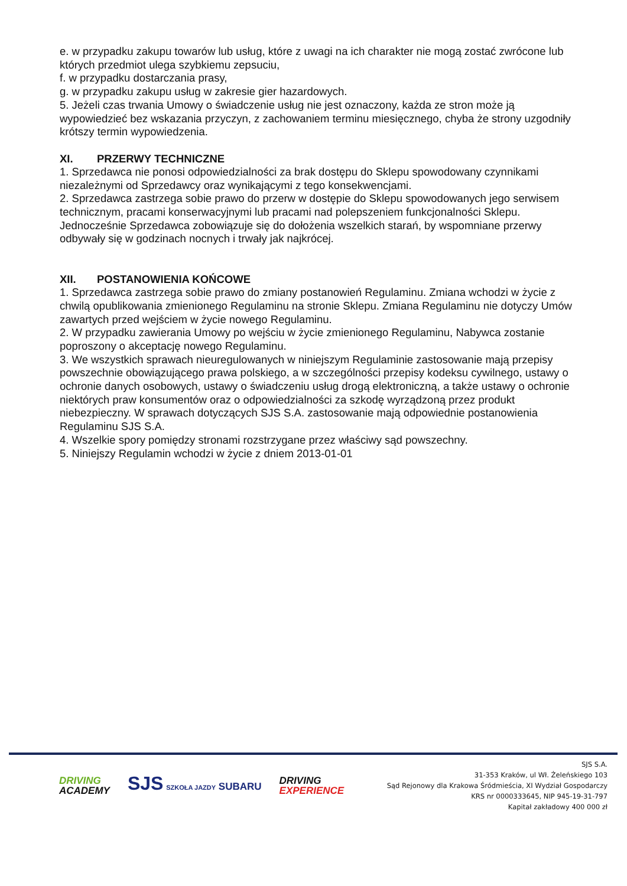e. w przypadku zakupu towarów lub usług, które z uwagi na ich charakter nie mogą zostać zwrócone lub których przedmiot ulega szybkiemu zepsuciu,
f. w przypadku dostarczania prasy,
g. w przypadku zakupu usług w zakresie gier hazardowych.
5. Jeżeli czas trwania Umowy o świadczenie usług nie jest oznaczony, każda ze stron może ją wypowiedzieć bez wskazania przyczyn, z zachowaniem terminu miesięcznego, chyba że strony uzgodniły krótszy termin wypowiedzenia.
XI. PRZERWY TECHNICZNE
1. Sprzedawca nie ponosi odpowiedzialności za brak dostępu do Sklepu spowodowany czynnikami niezależnymi od Sprzedawcy oraz wynikającymi z tego konsekwencjami.
2. Sprzedawca zastrzega sobie prawo do przerw w dostępie do Sklepu spowodowanych jego serwisem technicznym, pracami konserwacyjnymi lub pracami nad polepszeniem funkcjonalności Sklepu. Jednocześnie Sprzedawca zobowiązuje się do dołożenia wszelkich starań, by wspomniane przerwy odbywały się w godzinach nocnych i trwały jak najkrócej.
XII. POSTANOWIENIA KOŃCOWE
1. Sprzedawca zastrzega sobie prawo do zmiany postanowień Regulaminu. Zmiana wchodzi w życie z chwilą opublikowania zmienionego Regulaminu na stronie Sklepu. Zmiana Regulaminu nie dotyczy Umów zawartych przed wejściem w życie nowego Regulaminu.
2. W przypadku zawierania Umowy po wejściu w życie zmienionego Regulaminu, Nabywca zostanie poproszony o akceptację nowego Regulaminu.
3. We wszystkich sprawach nieuregulowanych w niniejszym Regulaminie zastosowanie mają przepisy powszechnie obowiązującego prawa polskiego, a w szczególności przepisy kodeksu cywilnego, ustawy o ochronie danych osobowych, ustawy o świadczeniu usług drogą elektroniczną, a także ustawy o ochronie niektórych praw konsumentów oraz o odpowiedzialności za szkodę wyrządzoną przez produkt niebezpieczny. W sprawach dotyczących SJS S.A. zastosowanie mają odpowiednie postanowienia Regulaminu SJS S.A.
4. Wszelkie spory pomiędzy stronami rozstrzygane przez właściwy sąd powszechny.
5. Niniejszy Regulamin wchodzi w życie z dniem 2013-01-01
DRIVING
ACADEMY
SJS SZKOŁA JAZDY SUBARU
DRIVING
EXPERIENCE
SJS S.A.
31-353 Kraków, ul Wł. Żeleńskiego 103
Sąd Rejonowy dla Krakowa Śródmieścia, XI Wydział Gospodarczy
KRS nr 0000333645, NIP 945-19-31-797
Kapitał zakładowy 400 000 zł